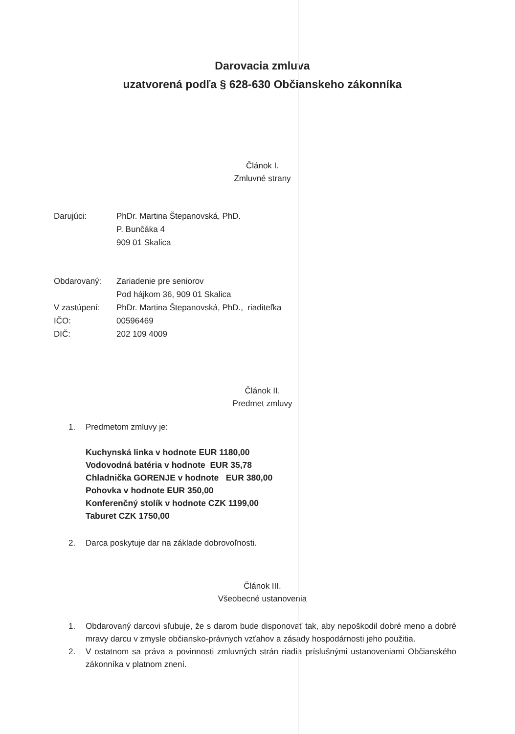Darovacia zmluva
uzatvorená podľa § 628-630 Občianskeho zákonníka
Článok I.
Zmluvné strany
| Darujúci: | PhDr. Martina Štepanovská, PhD. P. Bunčáka 4 909 01 Skalica |
| Obdarovaný: | Zariadenie pre seniorov Pod hájkom 36, 909 01 Skalica |
| V zastúpení: | PhDr. Martina Štepanovská, PhD., riaditeľka |
| IČO: | 00596469 |
| DIČ: | 202 109 4009 |
Článok II.
Predmet zmluvy
1. Predmetom zmluvy je:
Kuchynská linka v hodnote EUR 1180,00
Vodovodná batéria v hodnote EUR 35,78
Chladnička GORENJE v hodnote EUR 380,00
Pohovka v hodnote EUR 350,00
Konferenčný stolík v hodnote CZK 1199,00
Taburet CZK 1750,00
2. Darca poskytuje dar na základe dobrovoľnosti.
Článok III.
Všeobecné ustanovenia
1. Obdarovaný darcovi sľubuje, že s darom bude disponovať tak, aby nepoškodil dobré meno a dobré mravy darcu v zmysle občiansko-právnych vzťahov a zásady hospodárnosti jeho použitia.
2. V ostatnom sa práva a povinnosti zmluvných strán riadia príslušnými ustanoveniami Občianského zákonníka v platnom znení.